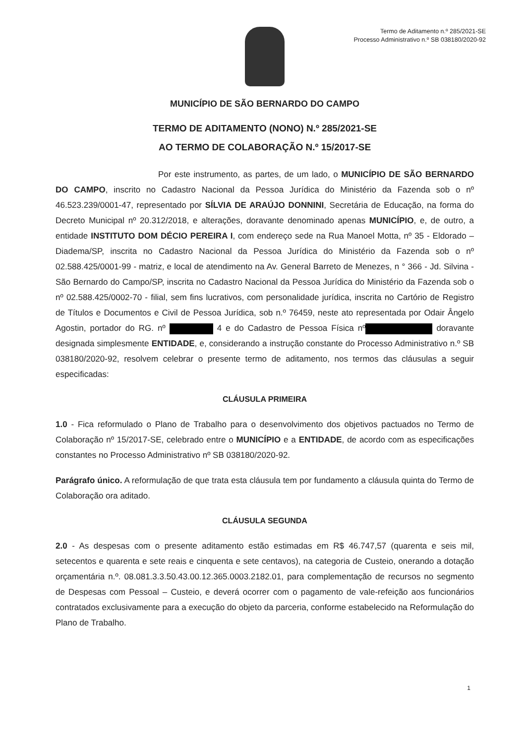Termo de Aditamento n.º 285/2021-SE
Processo Administrativo n.º SB 038180/2020-92
MUNICÍPIO DE SÃO BERNARDO DO CAMPO
TERMO DE ADITAMENTO (NONO) N.º 285/2021-SE
AO TERMO DE COLABORAÇÃO N.º 15/2017-SE
Por este instrumento, as partes, de um lado, o MUNICÍPIO DE SÃO BERNARDO DO CAMPO, inscrito no Cadastro Nacional da Pessoa Jurídica do Ministério da Fazenda sob o nº 46.523.239/0001-47, representado por SÍLVIA DE ARAÚJO DONNINI, Secretária de Educação, na forma do Decreto Municipal nº 20.312/2018, e alterações, doravante denominado apenas MUNICÍPIO, e, de outro, a entidade INSTITUTO DOM DÉCIO PEREIRA I, com endereço sede na Rua Manoel Motta, nº 35 - Eldorado – Diadema/SP, inscrita no Cadastro Nacional da Pessoa Jurídica do Ministério da Fazenda sob o nº 02.588.425/0001-99 - matriz, e local de atendimento na Av. General Barreto de Menezes, n ° 366 - Jd. Silvina - São Bernardo do Campo/SP, inscrita no Cadastro Nacional da Pessoa Jurídica do Ministério da Fazenda sob o nº 02.588.425/0002-70 - filial, sem fins lucrativos, com personalidade jurídica, inscrita no Cartório de Registro de Títulos e Documentos e Civil de Pessoa Jurídica, sob n.º 76459, neste ato representada por Odair Ângelo Agostin, portador do RG. nº 4 e do Cadastro de Pessoa Física nº doravante designada simplesmente ENTIDADE, e, considerando a instrução constante do Processo Administrativo n.º SB 038180/2020-92, resolvem celebrar o presente termo de aditamento, nos termos das cláusulas a seguir especificadas:
CLÁUSULA PRIMEIRA
1.0 - Fica reformulado o Plano de Trabalho para o desenvolvimento dos objetivos pactuados no Termo de Colaboração nº 15/2017-SE, celebrado entre o MUNICÍPIO e a ENTIDADE, de acordo com as especificações constantes no Processo Administrativo nº SB 038180/2020-92.
Parágrafo único. A reformulação de que trata esta cláusula tem por fundamento a cláusula quinta do Termo de Colaboração ora aditado.
CLÁUSULA SEGUNDA
2.0 - As despesas com o presente aditamento estão estimadas em R$ 46.747,57 (quarenta e seis mil, setecentos e quarenta e sete reais e cinquenta e sete centavos), na categoria de Custeio, onerando a dotação orçamentária n.º. 08.081.3.3.50.43.00.12.365.0003.2182.01, para complementação de recursos no segmento de Despesas com Pessoal – Custeio, e deverá ocorrer com o pagamento de vale-refeição aos funcionários contratados exclusivamente para a execução do objeto da parceria, conforme estabelecido na Reformulação do Plano de Trabalho.
1